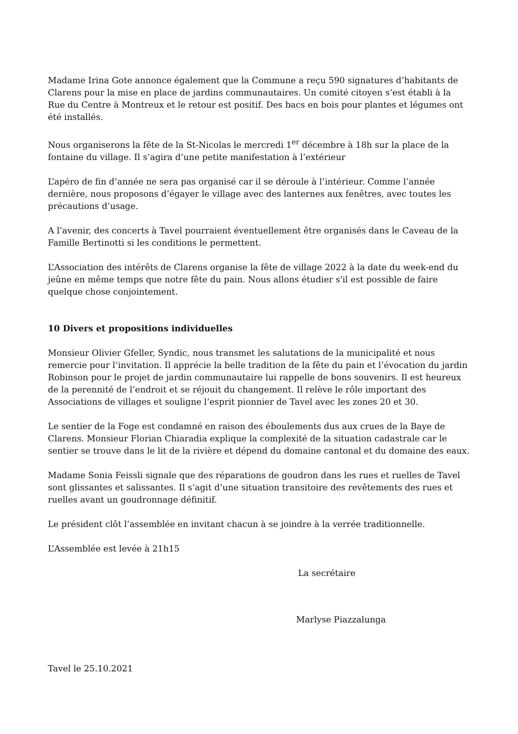Madame Irina Gote annonce également que la Commune a reçu 590 signatures d’habitants de Clarens pour la mise en place de jardins communautaires. Un comité citoyen s’est établi à la Rue du Centre à Montreux et le retour est positif. Des bacs en bois pour plantes et légumes ont été installés.
Nous organiserons la fête de la St-Nicolas le mercredi 1<sup>er</sup> décembre à 18h sur la place de la fontaine du village. Il s’agira d’une petite manifestation à l’extérieur
L’apéro de fin d’année ne sera pas organisé car il se déroule à l’intérieur. Comme l’année dernière, nous proposons d’égayer le village avec des lanternes aux fenêtres, avec toutes les précautions d’usage.
A l’avenir, des concerts à Tavel pourraient éventuellement être organisés dans le Caveau de la Famille Bertinotti si les conditions le permettent.
L’Association des intérêts de Clarens organise la fête de village 2022 à la date du week-end du jeûne en même temps que notre fête du pain. Nous allons étudier s'il est possible de faire quelque chose conjointement.
10 Divers et propositions individuelles
Monsieur Olivier Gfeller, Syndic, nous transmet les salutations de la municipalité et nous remercie pour l’invitation. Il apprécie la belle tradition de la fête du pain et l’évocation du jardin Robinson pour le projet de jardin communautaire lui rappelle de bons souvenirs. Il est heureux de la perennité de l’endroit et se réjouit du changement. Il relève le rôle important des Associations de villages et souligne l’esprit pionnier de Tavel avec les zones 20 et 30.
Le sentier de la Foge est condamné en raison des éboulements dus aux crues de la Baye de Clarens. Monsieur Florian Chiaradia explique la complexité de la situation cadastrale car le sentier se trouve dans le lit de la rivière et dépend du domaine cantonal et du domaine des eaux.
Madame Sonia Feissli signale que des réparations de goudron dans les rues et ruelles de Tavel sont glissantes et salissantes. Il s’agit d’une situation transitoire des revêtements des rues et ruelles avant un goudronnage définitif.
Le président clôt l’assemblée en invitant chacun à se joindre à la verrée traditionnelle.
L’Assemblée est levée à 21h15
La secrétaire
Marlyse Piazzalunga
Tavel le 25.10.2021